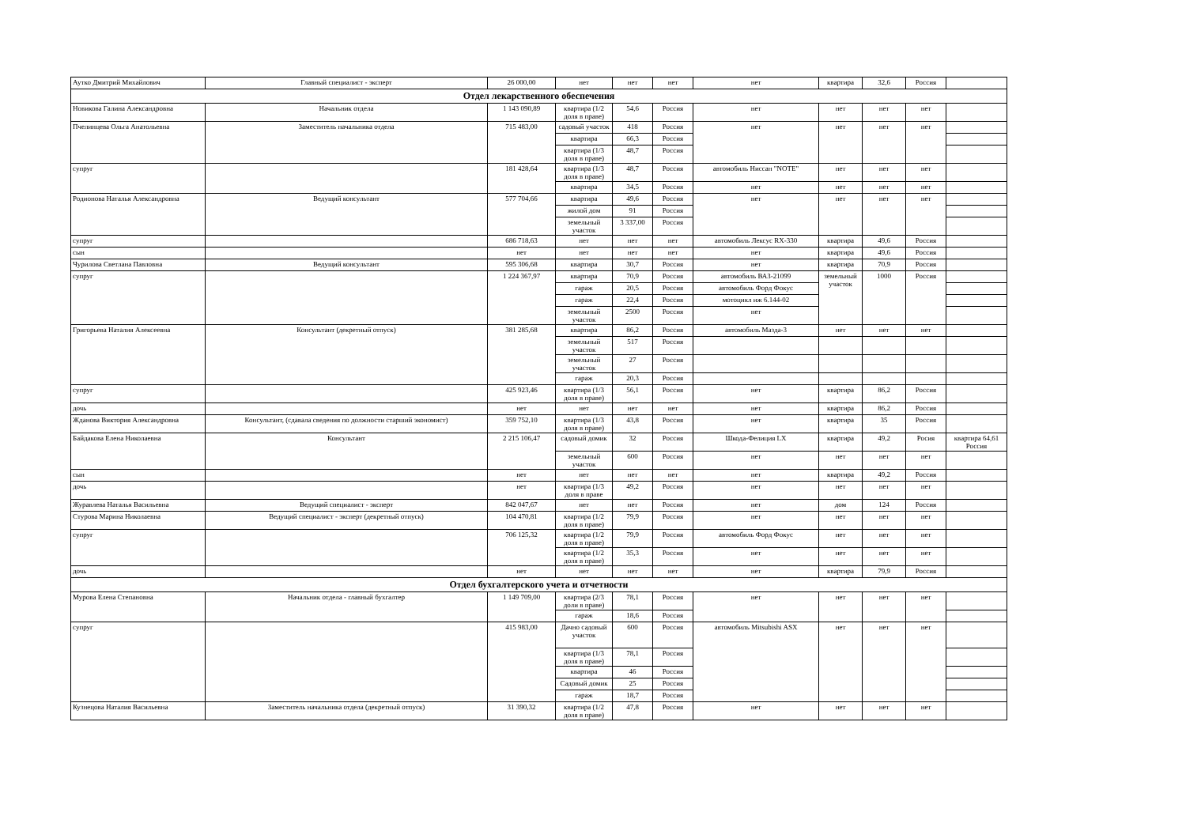| Аутко Дмитрий Михайлович | Главный специалист - эксперт | 26 000,00 | нет | нет | нет | нет | квартира | 32,6 | Россия | |
| Отдел лекарственного обеспечения | | | | | | | | | | |
| Новикова Галина Александровна | Начальник отдела | 1 143 090,89 | квартира (1/2 доля в праве) | 54,6 | Россия | нет | нет | нет | нет | |
| Пчелинцева Ольга Анатольевна | Заместитель начальника отдела | 715 483,00 | садовый участок | 418 | Россия | нет | нет | нет | нет | |
| | | | квартира | 66,3 | Россия | | | | | |
| | | | квартира (1/3 доля в праве) | 48,7 | Россия | | | | | |
| супруг | | 181 428,64 | квартира (1/3 доля в праве) | 48,7 | Россия | автомобиль Ниссан "NOTE" | нет | нет | нет | |
| | | | квартира | 34,5 | Россия | нет | нет | нет | нет | |
| Родионова Наталья Александровна | Ведущий консультант | 577 704,66 | квартира | 49,6 | Россия | нет | нет | нет | нет | |
| | | | жилой дом | 91 | Россия | | | | | |
| | | | земельный участок | 3 337,00 | Россия | | | | | |
| супруг | | 686 718,63 | нет | нет | нет | автомобиль Лексус RX-330 | квартира | 49,6 | Россия | |
| сын | | нет | нет | нет | нет | нет | квартира | 49,6 | Россия | |
| Чурилова Светлана Павловна | Ведущий консультант | 595 306,68 | квартира | 30,7 | Россия | нет | квартира | 70,9 | Россия | |
| супруг | | 1 224 367,97 | квартира | 70,9 | Россия | автомобиль ВАЗ-21099 | земельный участок | 1000 | Россия | |
| | | | гараж | 20,5 | Россия | автомобиль Форд Фокус | | | | |
| | | | гараж | 22,4 | Россия | мотоцикл иж 6.144-02 | | | | |
| | | | земельный участок | 2500 | Россия | нет | | | | |
| Григорьева Наталия Алексеевна | Консультант (декретный отпуск) | 381 285,68 | квартира | 86,2 | Россия | автомобиль Мазда-3 | нет | нет | нет | |
| | | | земельный участок | 517 | Россия | | | | | |
| | | | земельный участок | 27 | Россия | | | | | |
| | | | гараж | 20,3 | Россия | | | | | |
| супруг | | 425 923,46 | квартира (1/3 доля в праве) | 56,1 | Россия | нет | квартира | 86,2 | Россия | |
| дочь | | нет | нет | нет | нет | нет | квартира | 86,2 | Россия | |
| Жданова Виктория Александровна | Консультант, (сдавала сведения по должности старший экономист) | 359 752,10 | квартира (1/3 доля в праве) | 43,8 | Россия | нет | квартира | 35 | Россия | |
| Байдакова Елена Николаевна | Консультант | 2 215 106,47 | садовый домик | 32 | Россия | Шкода-Фелиция LX | квартира | 49,2 | Росия | квартира 64,61 Россия |
| | | | земельный участок | 600 | Россия | нет | нет | нет | нет | |
| сын | | нет | нет | нет | нет | нет | квартира | 49,2 | Россия | |
| дочь | | нет | квартира (1/3 доля в праве | 49,2 | Россия | нет | нет | нет | нет | |
| Журавлева Наталья Васильевна | Ведущий специалист - эксперт | 842 047,67 | нет | нет | Россия | нет | дом | 124 | Россия | |
| Стурова Марина Николаевна | Ведущий специалист - эксперт (декретный отпуск) | 104 470,81 | квартира (1/2 доля в праве) | 79,9 | Россия | нет | нет | нет | нет | |
| супруг | | 706 125,32 | квартира (1/2 доля в праве) | 79,9 | Россия | автомобиль Форд Фокус | нет | нет | нет | |
| | | | квартира (1/2 доля в праве) | 35,3 | Россия | нет | нет | нет | нет | |
| дочь | | нет | нет | нет | нет | нет | квартира | 79,9 | Россия | |
| Отдел бухгалтерского учета и отчетности | | | | | | | | | | |
| Мурова Елена Степановна | Начальник отдела - главный бухгалтер | 1 149 709,00 | квартира (2/3 доли в праве) | 78,1 | Россия | нет | нет | нет | нет | |
| | | | гараж | 18,6 | Россия | | | | | |
| супруг | | 415 983,00 | Дачно садовый участок | 600 | Россия | автомобиль Mitsubishi ASX | нет | нет | нет | |
| | | | квартира (1/3 доля в праве) | 78,1 | Россия | | | | | |
| | | | квартира | 46 | Россия | | | | | |
| | | | Садовый домик | 25 | Россия | | | | | |
| | | | гараж | 18,7 | Россия | | | | | |
| Кузнецова Наталия Васильевна | Заместитель начальника отдела (декретный отпуск) | 31 390,32 | квартира (1/2 доля в праве) | 47,8 | Россия | нет | нет | нет | нет | |